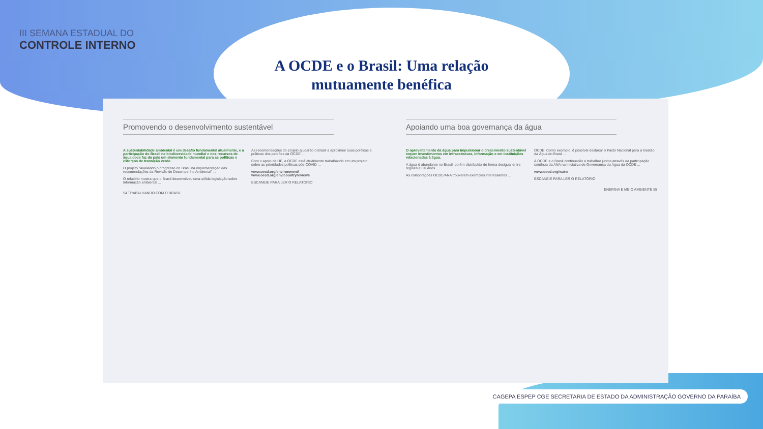III SEMANA ESTADUAL DO
CONTROLE INTERNO
A OCDE e o Brasil: Uma relação
mutuamente benéfica
Promovendo o desenvolvimento sustentável
A sustentabilidade ambiental é um desafio fundamental atualmente, e a participação do Brasil na biodiversidade mundial e nos recursos de água doce faz do país um elemento fundamental para as políticas e esforços de transição verde.
O projeto "Avaliando o progresso do Brasil na implementação das recomendações da Revisão de Desempenho Ambiental" ...
O relatório mostra que o Brasil desenvolveu uma sólida legislação sobre informação ambiental ...
As recomendações do projeto ajudarão o Brasil a aproximar suas políticas e práticas dos padrões da OCDE ...
Com o apoio da UE, a OCDE está atualmente trabalhando em um projeto sobre as prioridades políticas pós-COVID ...
www.oecd.org/environment/
www.oecd.org/env/countryreviews
ESCANEIE PARA LER O RELATÓRIO
54 TRABALHANDO COM O BRASIL
Apoiando uma boa governança da água
O aproveitamento da água para impulsionar o crescimento sustentável requer investimentos em infraestrutura, informação e em instituições relacionadas à água.
A água é abundante no Brasil, porém distribuída de forma desigual entre regiões e usuários ...
As colaborações OCDE/ANA trouxeram exemplos interessantes ...
OCDE. Como exemplo, é possível destacar o Pacto Nacional para a Gestão da Água do Brasil ...
A OCDE e o Brasil continuarão a trabalhar juntos através da participação contínua da ANA na Iniciativa de Governança da Água da OCDE ...
www.oecd.org/water
ESCANEIE PARA LER O RELATÓRIO
ENERGIA E MEIO AMBIENTE 55
CAGEPA ESPEP CGE SECRETARIA DE ESTADO DA ADMINISTRAÇÃO GOVERNO DA PARAÍBA